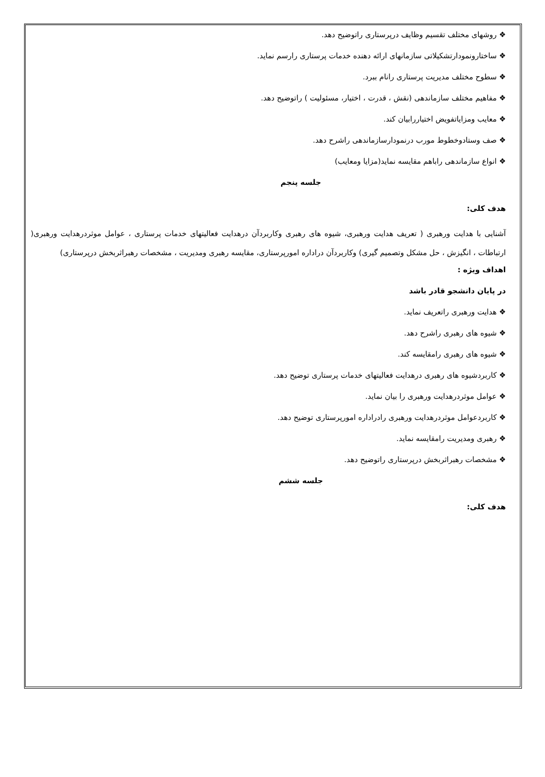❖ روشهای مختلف تقسیم وظایف درپرستاری راتوضیح دهد.
❖ ساختارونمودارتشکیلاتی سازمانهای ارائه دهنده خدمات پرستاری رارسم نماید.
❖ سطوح مختلف مدیریت پرستاری رانام ببرد.
❖ مفاهیم مختلف سازماندهی (نقش ، قدرت ، اختیار، مسئولیت ) راتوضیح دهد.
❖ معایب ومزایاتفویض اختیاررابیان کند.
❖ صف وستادوخطوط مورب درنمودارسازماندهی راشرح دهد.
❖ انواع سازماندهی راباهم مقایسه نماید(مزایا ومعایب)
جلسه پنجم
هدف کلی:
آشنایی با هدایت ورهبری ( تعریف هدایت ورهبری، شیوه های رهبری وکاربردآن درهدایت فعالیتهای خدمات پرستاری ، عوامل موثردرهدایت ورهبری( ارتباطات ، انگیزش ، حل مشکل وتصمیم گیری) وکاربردآن دراداره امورپرستاری، مقایسه رهبری ومدیریت ، مشخصات رهبراثربخش درپرستاری)
اهداف ویژه :
در پایان دانشجو قادر باشد
❖ هدایت ورهبری راتعریف نماید.
❖ شیوه های رهبری راشرح دهد.
❖ شیوه های رهبری رامقایسه کند.
❖ کاربردشیوه های رهبری درهدایت فعالیتهای خدمات پرستاری توضیح دهد.
❖ عوامل موثردرهدایت ورهبری را بیان نماید.
❖ کاربردعوامل موثردرهدایت ورهبری رادراداره امورپرستاری توضیح دهد.
❖ رهبری ومدیریت رامقایسه نماید.
❖ مشخصات رهبراثربخش درپرستاری راتوضیح دهد.
جلسه ششم
هدف کلی: